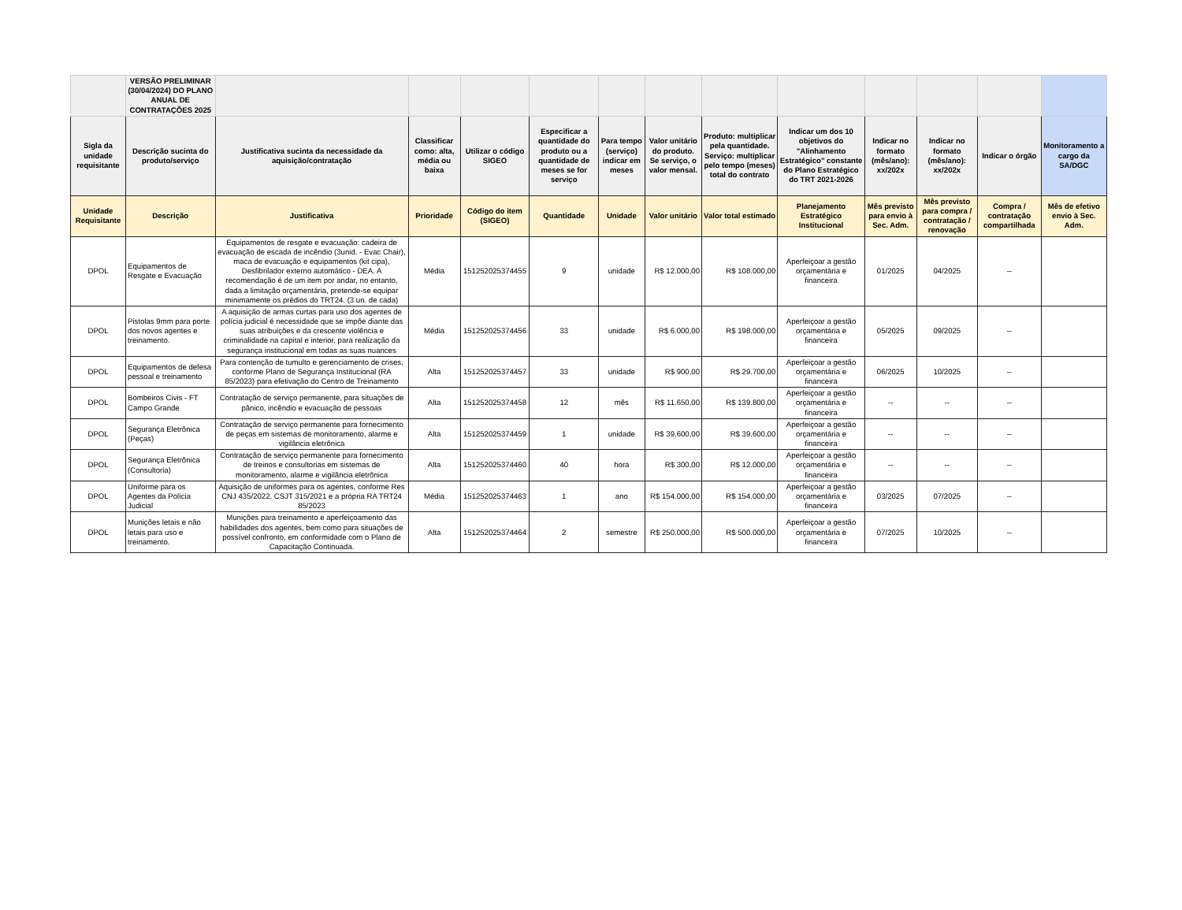| | VERSÃO PRELIMINAR (30/04/2024) DO PLANO ANUAL DE CONTRATAÇÕES 2025 | | | | | | | | | | | | |
| --- | --- | --- | --- | --- | --- | --- | --- | --- | --- | --- | --- | --- | --- |
| Sigla da unidade requisitante | Descrição sucinta do produto/serviço | Justificativa sucinta da necessidade da aquisição/contratação | Classificar como: alta, média ou baixa | Utilizar o código SIGEO | Especificar a quantidade do produto ou a quantidade de meses se for serviço | Para tempo (serviço) indicar em meses | Valor unitário do produto. Se serviço, o valor mensal. | Produto: multiplicar pela quantidade. Serviço: multiplicar pelo tempo (meses) total do contrato | Indicar um dos 10 objetivos do "Alinhamento Estratégico" constante do Plano Estratégico do TRT 2021-2026 | Indicar no formato (mês/ano): xx/202x | Indicar no formato (mês/ano): xx/202x | Indicar o órgão | Monitoramento a cargo da SA/DGC |
| Unidade Requisitante | Descrição | Justificativa | Prioridade | Código do item (SIGEO) | Quantidade | Unidade | Valor unitário | Valor total estimado | Planejamento Estratégico Institucional | Mês previsto para envio à Sec. Adm. | Mês previsto para compra / contratação / renovação | Compra / contratação compartilhada | Mês de efetivo envio à Sec. Adm. |
| DPOL | Equipamentos de Resgate e Evacuação | Equipamentos de resgate e evacuação: cadeira de evacuação de escada de incêndio (3unid. - Evac Chair), maca de evacuação e equipamentos (kit cipa), Desfibrilador externo automático - DEA. A recomendação é de um item por andar, no entanto, dada a limitação orçamentária, pretende-se equipar minimamente os prédios do TRT24. (3 un. de cada) | Média | 151252025374455 | 9 | unidade | R$ 12.000,00 | R$ 108.000,00 | Aperfeiçoar a gestão orçamentária e financeira | 01/2025 | 04/2025 | -- | |
| DPOL | Pistolas 9mm para porte dos novos agentes e treinamento. | A aquisição de armas curtas para uso dos agentes de polícia judicial é necessidade que se impõe diante das suas atribuições e da crescente violência e criminalidade na capital e interior, para realização da segurança institucional em todas as suas nuances | Média | 151252025374456 | 33 | unidade | R$ 6.000,00 | R$ 198.000,00 | Aperfeiçoar a gestão orçamentária e financeira | 05/2025 | 09/2025 | -- | |
| DPOL | Equipamentos de defesa pessoal e treinamento | Para contenção de tumulto e gerenciamento de crises, conforme Plano de Segurança Institucional (RA 85/2023) para efetivação do Centro de Treinamento | Alta | 151252025374457 | 33 | unidade | R$ 900,00 | R$ 29.700,00 | Aperfeiçoar a gestão orçamentária e financeira | 06/2025 | 10/2025 | -- | |
| DPOL | Bombeiros Civis - FT Campo Grande | Contratação de serviço permanente, para situações de pânico, incêndio e evacuação de pessoas | Alta | 151252025374458 | 12 | mês | R$ 11.650,00 | R$ 139.800,00 | Aperfeiçoar a gestão orçamentária e financeira | -- | -- | -- | |
| DPOL | Segurança Eletrônica (Peças) | Contratação de serviço permanente para fornecimento de peças em sistemas de monitoramento, alarme e vigilância eletrônica | Alta | 151252025374459 | 1 | unidade | R$ 39.600,00 | R$ 39.600,00 | Aperfeiçoar a gestão orçamentária e financeira | -- | -- | -- | |
| DPOL | Segurança Eletrônica (Consultoria) | Contratação de serviço permanente para fornecimento de treinos e consultorias em sistemas de monitoramento, alarme e vigilância eletrônica | Alta | 151252025374460 | 40 | hora | R$ 300,00 | R$ 12.000,00 | Aperfeiçoar a gestão orçamentária e financeira | -- | -- | -- | |
| DPOL | Uniforme para os Agentes da Polícia Judicial | Aquisição de uniformes para os agentes, conforme Res CNJ 435/2022, CSJT 315/2021 e a própria RA TRT24 85/2023 | Média | 151252025374463 | 1 | ano | R$ 154.000,00 | R$ 154.000,00 | Aperfeiçoar a gestão orçamentária e financeira | 03/2025 | 07/2025 | -- | |
| DPOL | Munições letais e não letais para uso e treinamento. | Munições para treinamento e aperfeiçoamento das habilidades dos agentes, bem como para situações de possível confronto, em conformidade com o Plano de Capacitação Continuada. | Alta | 151252025374464 | 2 | semestre | R$ 250.000,00 | R$ 500.000,00 | Aperfeiçoar a gestão orçamentária e financeira | 07/2025 | 10/2025 | -- | |